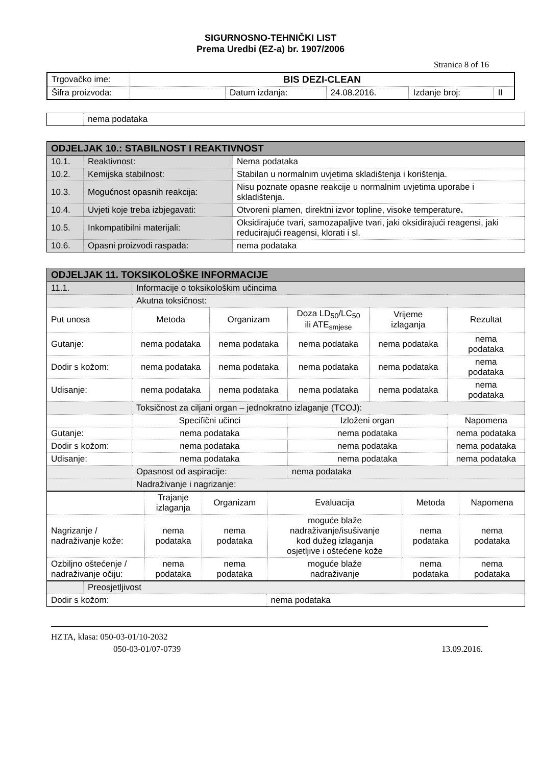SIGURNOSNO-TEHNIČKI LIST
Prema Uredbi (EZ-a) br. 1907/2006
Stranica 8 of 16
| Trgovačko ime: | BIS DEZI-CLEAN | | | | |
| Šifra proizvoda: | | Datum izdanja: | 24.08.2016. | Izdanje broj: | II |
| | nema podataka |
| ODJELJAK 10.: STABILNOST I REAKTIVNOST | | |
| --- | --- | --- |
| 10.1. | Reaktivnost: | Nema podataka |
| 10.2. | Kemijska stabilnost: | Stabilan u normalnim uvjetima skladištenja i korištenja. |
| 10.3. | Mogućnost opasnih reakcija: | Nisu poznate opasne reakcije u normalnim uvjetima uporabe i skladištenja. |
| 10.4. | Uvjeti koje treba izbjegavati: | Otvoreni plamen, direktni izvor topline, visoke temperature . |
| 10.5. | Inkompatibilni materijali: | Oksidirajuće tvari, samozapaljive tvari, jaki oksidirajući reagensi, jaki reducirajući reagensi, klorati i sl. |
| 10.6. | Opasni proizvodi raspada: | nema podataka |
| ODJELJAK 11. TOKSIKOLOŠKE INFORMACIJE | | | | | |
| --- | --- | --- | --- | --- | --- |
| 11.1. | Informacije o toksikološkim učincima | | | | |
| | Akutna toksičnost: | | | | |
| Put unosa | Metoda | Organizam | Doza LD<sub>50</sub>/LC<sub>50</sub> ili ATE<sub>smjese</sub> | Vrijeme izlaganja | Rezultat |
| Gutanje: | nema podataka | nema podataka | nema podataka | nema podataka | nema podataka |
| Dodir s kožom: | nema podataka | nema podataka | nema podataka | nema podataka | nema podataka |
| Udisanje: | nema podataka | nema podataka | nema podataka | nema podataka | nema podataka |
| | Toksičnost za ciljani organ – jednokratno izlaganje (TCOJ): | | | | |
| | Specifični učinci | | Izloženi organ | | Napomena |
| Gutanje: | nema podataka | | nema podataka | | nema podataka |
| Dodir s kožom: | nema podataka | | nema podataka | | nema podataka |
| Udisanje: | nema podataka | | nema podataka | | nema podataka |
| | Opasnost od aspiracije: | | nema podataka | | |
| | Nadraživanje i nagrizanje: | | | | |
| | Trajanje izlaganja | Organizam | Evaluacija | Metoda | Napomena |
| Nagrizanje / nadraživanje kože: | nema podataka | nema podataka | moguće blaže nadraživanje/isušivanje kod dužeg izlaganja osjetljive i oštećene kože | nema podataka | nema podataka |
| Ozbiljno oštećenje / nadraživanje očiju: | nema podataka | nema podataka | moguće blaže nadraživanje | nema podataka | nema podataka |
| | Preosjetljivost | |
| Dodir s kožom: | | nema podataka |
HZTA, klasa: 050-03-01/10-2032
050-03-01/07-0739 13.09.2016.